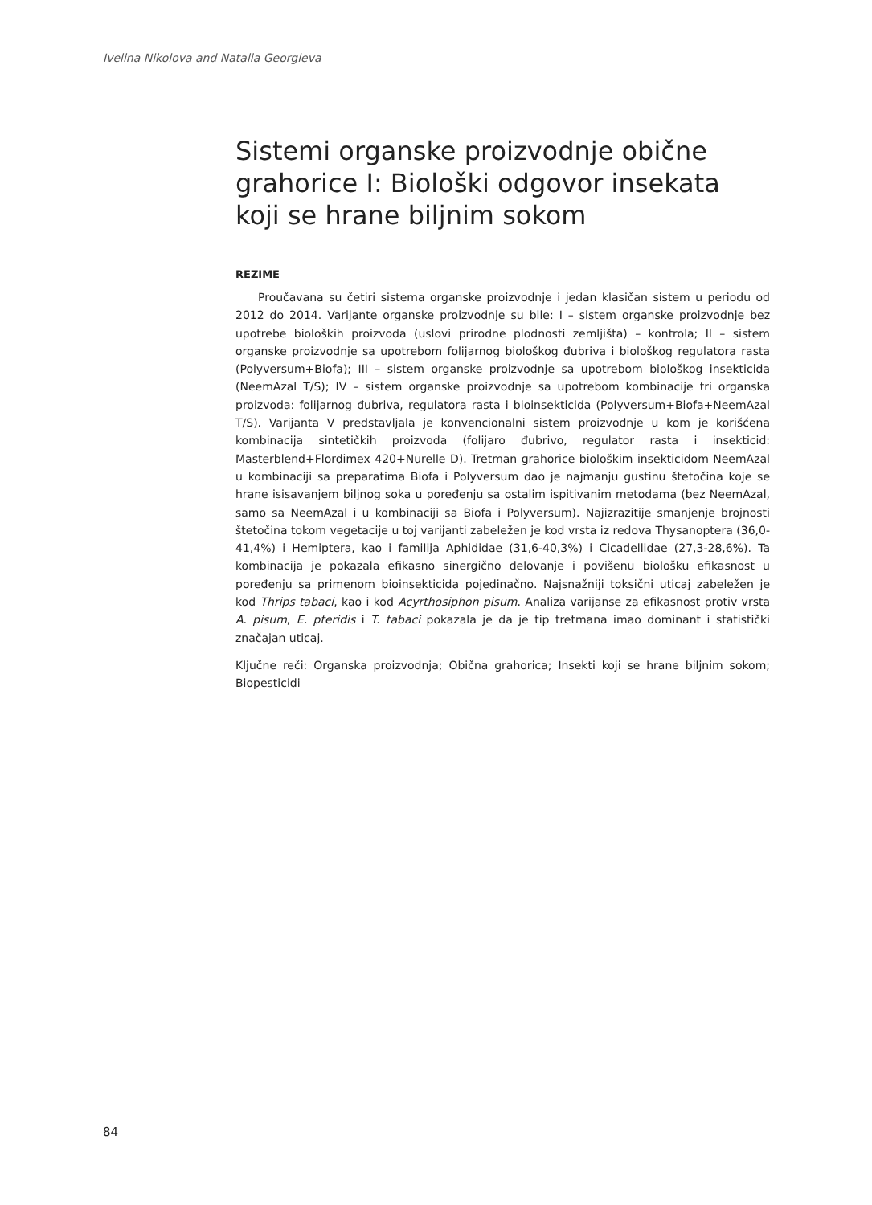Ivelina Nikolova and Natalia Georgieva
Sistemi organske proizvodnje obične grahorice I: Biološki odgovor insekata koji se hrane biljnim sokom
REZIME
Proučavana su četiri sistema organske proizvodnje i jedan klasičan sistem u periodu od 2012 do 2014. Varijante organske proizvodnje su bile: I – sistem organske proizvodnje bez upotrebe bioloških proizvoda (uslovi prirodne plodnosti zemljišta) – kontrola; II – sistem organske proizvodnje sa upotrebom folijarnog biološkog đubriva i biološkog regulatora rasta (Polyversum+Biofa); III – sistem organske proizvodnje sa upotrebom biološkog insekticida (NeemAzal T/S); IV – sistem organske proizvodnje sa upotrebom kombinacije tri organska proizvoda: folijarnog đubriva, regulatora rasta i bioinsekticida (Polyversum+Biofa+NeemAzal T/S). Varijanta V predstavljala je konvencionalni sistem proizvodnje u kom je korišćena kombinacija sintetičkih proizvoda (folijaro đubrivo, regulator rasta i insekticid: Masterblend+Flordimex 420+Nurelle D). Tretman grahorice biološkim insekticidom NeemAzal u kombinaciji sa preparatima Biofa i Polyversum dao je najmanju gustinu štetočina koje se hrane isisavanjem biljnog soka u poređenju sa ostalim ispitivanim metodama (bez NeemAzal, samo sa NeemAzal i u kombinaciji sa Biofa i Polyversum). Najizrazitije smanjenje brojnosti štetočina tokom vegetacije u toj varijanti zabeležen je kod vrsta iz redova Thysanoptera (36,0-41,4%) i Hemiptera, kao i familija Aphididae (31,6-40,3%) i Cicadellidae (27,3-28,6%). Ta kombinacija je pokazala efikasno sinergično delovanje i povišenu biološku efikasnost u poređenju sa primenom bioinsekticida pojedinačno. Najsnažniji toksični uticaj zabeležen je kod Thrips tabaci, kao i kod Acyrthosiphon pisum. Analiza varijanse za efikasnost protiv vrsta A. pisum, E. pteridis i T. tabaci pokazala je da je tip tretmana imao dominant i statistički značajan uticaj.
Ključne reči: Organska proizvodnja; Obična grahorica; Insekti koji se hrane biljnim sokom; Biopesticidi
84